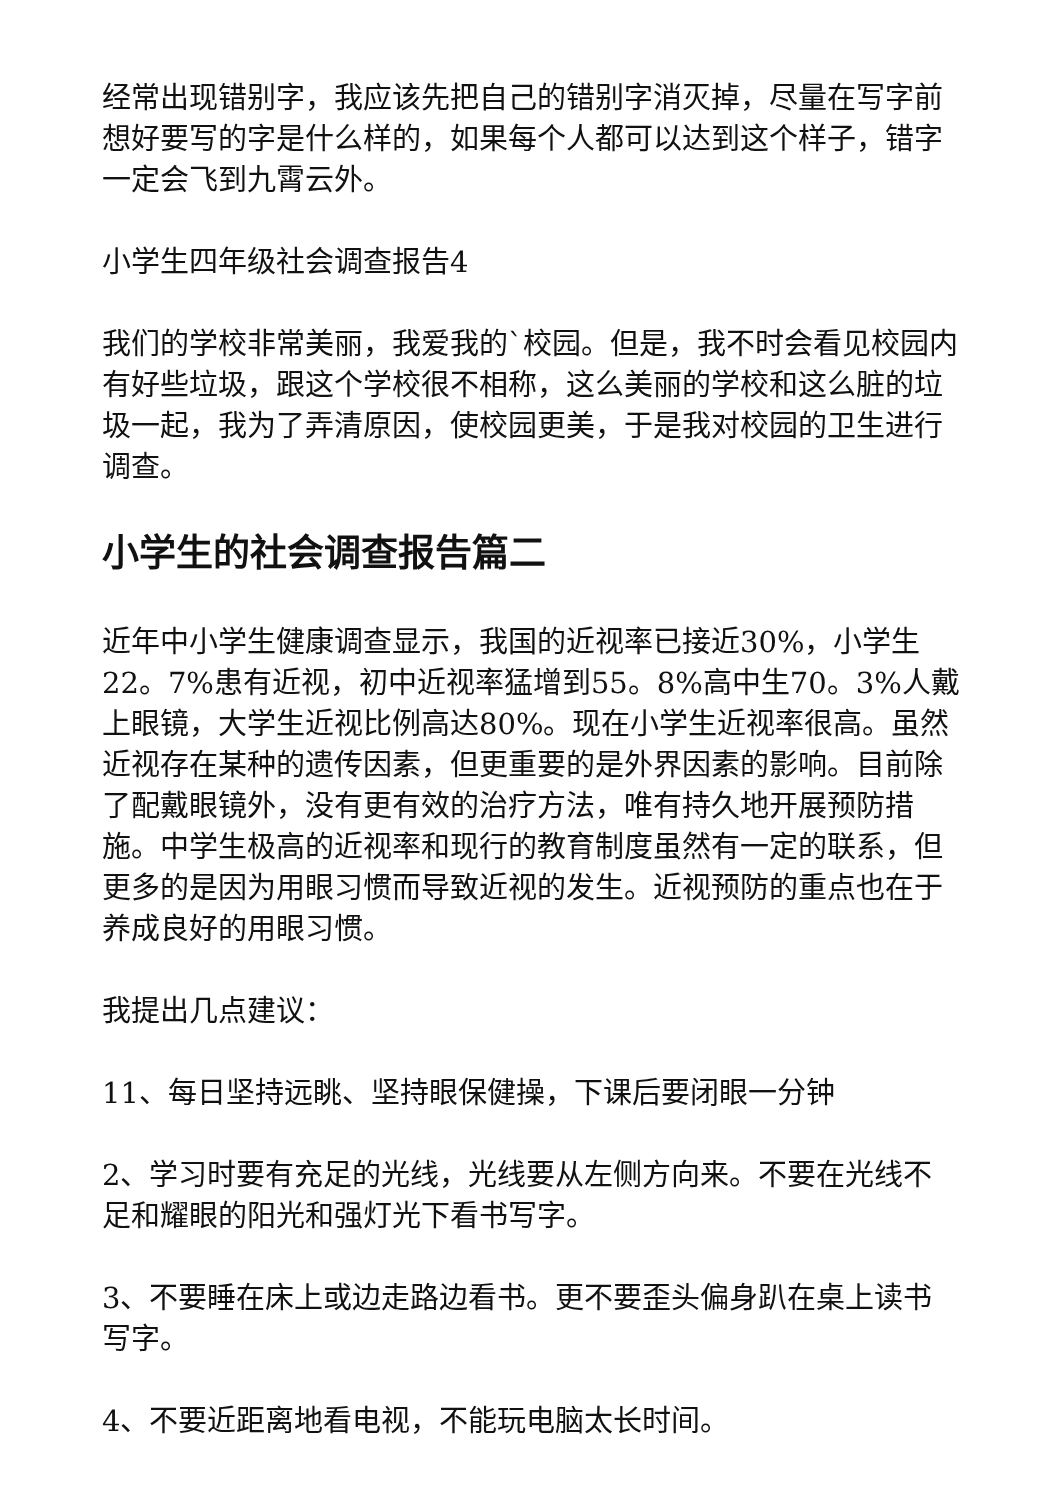经常出现错别字，我应该先把自己的错别字消灭掉，尽量在写字前想好要写的字是什么样的，如果每个人都可以达到这个样子，错字一定会飞到九霄云外。
小学生四年级社会调查报告4
我们的学校非常美丽，我爱我的`校园。但是，我不时会看见校园内有好些垃圾，跟这个学校很不相称，这么美丽的学校和这么脏的垃圾一起，我为了弄清原因，使校园更美，于是我对校园的卫生进行调查。
小学生的社会调查报告篇二
近年中小学生健康调查显示，我国的近视率已接近30%，小学生22。7%患有近视，初中近视率猛增到55。8%高中生70。3%人戴上眼镜，大学生近视比例高达80%。现在小学生近视率很高。虽然近视存在某种的遗传因素，但更重要的是外界因素的影响。目前除了配戴眼镜外，没有更有效的治疗方法，唯有持久地开展预防措施。中学生极高的近视率和现行的教育制度虽然有一定的联系，但更多的是因为用眼习惯而导致近视的发生。近视预防的重点也在于养成良好的用眼习惯。
我提出几点建议：
11、每日坚持远眺、坚持眼保健操，下课后要闭眼一分钟
2、学习时要有充足的光线，光线要从左侧方向来。不要在光线不足和耀眼的阳光和强灯光下看书写字。
3、不要睡在床上或边走路边看书。更不要歪头偏身趴在桌上读书写字。
4、不要近距离地看电视，不能玩电脑太长时间。